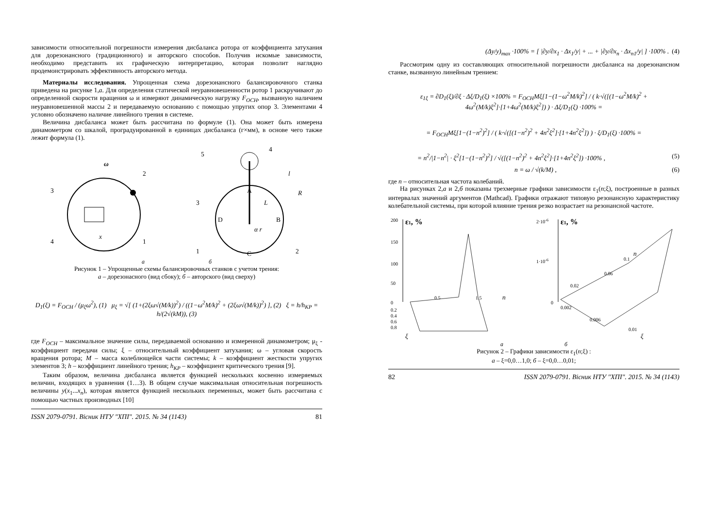зависимости относительной погрешности измерения дисбаланса ротора от коэффициента затухания для дорезонансного (традиционного) и авторского способов. Получив искомые зависимости, необходимо представить их графическую интерпретацию, которая позволит наглядно продемонстрировать эффективность авторского метода.
Материалы исследования. Упрощенная схема дорезонансного балансировочного станка приведена на рисунке 1,а. Для определения статической неуравновешенности ротор 1 раскручивают до определенной скорости вращения ω и измеряют динамическую нагрузку F<sub>OCH</sub>, вызванную наличием неуравновешенной массы 2 и передаваемую основанию с помощью упругих опор 3. Элементами 4 условно обозначено наличие линейного трения в системе.
Величина дисбаланса может быть рассчитана по формуле (1). Она может быть измерена динамометром со шкалой, проградуированной в единицах дисбаланса (г×мм), в основе чего также лежит формула (1).
ω
3
2
4
1
x
A
D
B
C
4
5
3
1
2
R
l
L
α r
а б
Рисунок 1 – Упрощенные схемы балансировочных станков с учетом трения:
а – дорезонасного (вид сбоку); б – авторского (вид сверху)
D<sub>1</sub>(ξ) = F<sub>OCH</sub> / (μ<sub>ξ</sub>ω<sup>2</sup>), (1) μ<sub>ξ</sub> = √[ (1+(2ξω√(M/k))<sup>2</sup>) / ((1−ω<sup>2</sup>M/k)<sup>2</sup> + (2ξω√(M/k))<sup>2</sup>) ], (2) ξ = h/h<sub>KP</sub> = h/(2√(kM)), (3)
где F<sub>OCH</sub> – максимальное значение силы, передаваемой основанию и измеренной динамометром; μ<sub>ξ</sub> - коэффициент передачи силы; ξ – относительный коэффициент затухания; ω – угловая скорость вращения ротора; M – масса колеблющейся части системы; k – коэффициент жесткости упругих элементов 3; h – коэффициент линейного трения; h<sub>KP</sub> – коэффициент критического трения [9].
Таким образом, величина дисбаланса является функцией нескольких косвенно измеряемых величин, входящих в уравнения (1…3). В общем случае максимальная относительная погрешность величины y(x<sub>1</sub>...x<sub>n</sub>), которая является функцией нескольких переменных, может быть рассчитана с помощью частных производных [10]
ISSN 2079-0791. Вісник НТУ "ХПІ". 2015. № 34 (1143) 81
(Δy/y)<sub>max</sub> ·100% = [ |∂y/∂x<sub>1</sub> · Δx<sub>1</sub>/y| + ... + |∂y/∂x<sub>n</sub> · Δx<sub>n1</sub>/y| ] ·100% . (4)
Рассмотрим одну из составляющих относительной погрешности дисбаланса на дорезонансном станке, вызванную линейным трением:
ε<sub>1ξ</sub> = ∂D<sub>1</sub>(ξ)/∂ξ · Δξ/D<sub>1</sub>(ξ) ×100% = F<sub>OCH</sub>Mξ[1−(1−ω<sup>2</sup>M/k)<sup>2</sup>] / ( k·√([(1−ω<sup>2</sup>M/k)<sup>2</sup> + 4ω<sup>2</sup>(M/k)ξ<sup>2</sup>]·[1+4ω<sup>2</sup>(M/k)ξ<sup>2</sup>]) ) · Δξ/D<sub>1</sub>(ξ) ·100% =
= F<sub>OCH</sub>Mξ[1−(1−n<sup>2</sup>)<sup>2</sup>] / ( k·√([(1−n<sup>2</sup>)<sup>2</sup> + 4n<sup>2</sup>ξ<sup>2</sup>]·[1+4n<sup>2</sup>ξ<sup>2</sup>]) ) · ξ/D<sub>1</sub>(ξ) ·100% =
= n<sup>2</sup>/|1−n<sup>2</sup>| · ξ<sup>2</sup>[1−(1−n<sup>2</sup>)<sup>2</sup>] / √([(1−n<sup>2</sup>)<sup>2</sup> + 4n<sup>2</sup>ξ<sup>2</sup>]·[1+4n<sup>2</sup>ξ<sup>2</sup>]) ·100% , (5)
n = ω / √(k/M) , (6)
где n – относительная частота колебаний.
На рисунках 2,а и 2,б показаны трехмерные графики зависимости ε<sub>1</sub>(n;ξ), построенные в разных интервалах значений аргументов (Mathcad). Графики отражают типовую резонансную характеристику колебательной системы, при которой влияние трения резко возрастает на резонансной частоте.
ε1, %
200
150
100
50
0
0.5
1.5
n
0.2
0.4
0.6
0.8
ξ
ε1, %
2·10-6
1·10-6
0
0.1
n
0.06
0.02
0.002
0.006
0.01
ξ
а б
Рисунок 2 – Графики зависимости ε<sub>1</sub>(n;ξ) :
а – ξ=0,0…1,0; б – ξ=0,0…0,01;
82 ISSN 2079-0791. Вісник НТУ "ХПІ". 2015. № 34 (1143)